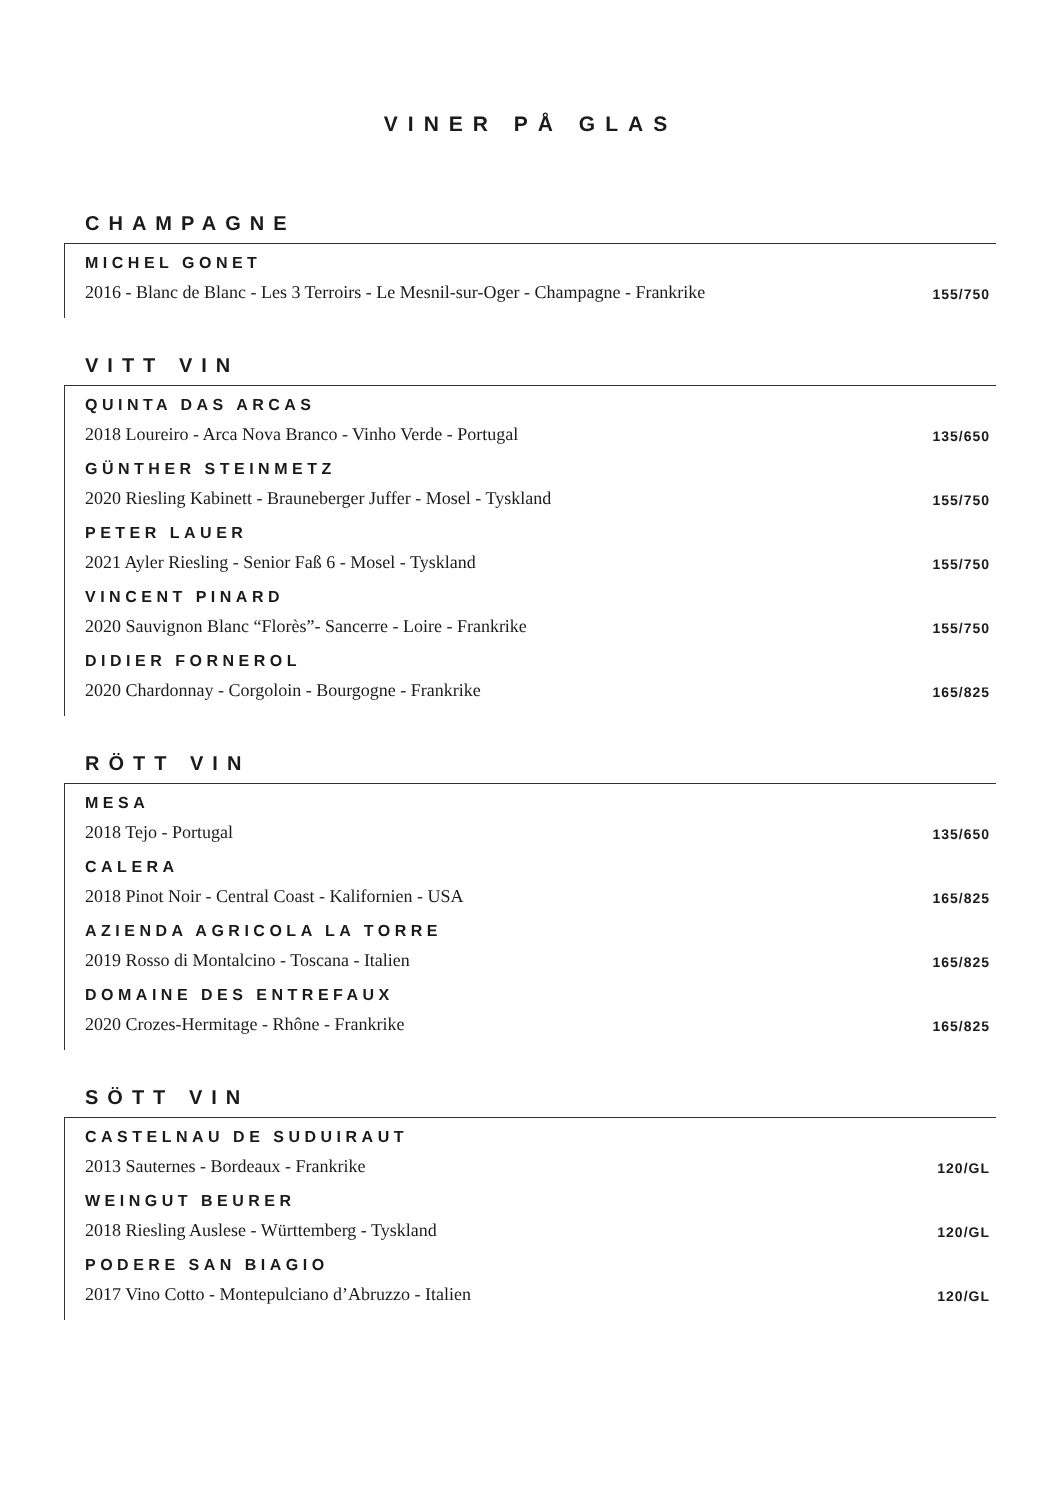VINER PÅ GLAS
CHAMPAGNE
MICHEL GONET
2016 - Blanc de Blanc - Les 3 Terroirs - Le Mesnil-sur-Oger - Champagne - Frankrike 155/750
VITT VIN
QUINTA DAS ARCAS
2018 Loureiro - Arca Nova Branco - Vinho Verde - Portugal 135/650
GÜNTHER STEINMETZ
2020 Riesling Kabinett - Brauneberger Juffer - Mosel - Tyskland 155/750
PETER LAUER
2021 Ayler Riesling - Senior Faß 6 - Mosel - Tyskland 155/750
VINCENT PINARD
2020 Sauvignon Blanc “Florès”- Sancerre - Loire - Frankrike 155/750
DIDIER FORNEROL
2020 Chardonnay - Corgoloin - Bourgogne - Frankrike 165/825
RÖTT VIN
MESA
2018 Tejo - Portugal 135/650
CALERA
2018 Pinot Noir - Central Coast - Kalifornien - USA 165/825
AZIENDA AGRICOLA LA TORRE
2019 Rosso di Montalcino - Toscana - Italien 165/825
DOMAINE DES ENTREFAUX
2020 Crozes-Hermitage - Rhône - Frankrike 165/825
SÖTT VIN
CASTELNAU DE SUDUIRAUT
2013 Sauternes - Bordeaux - Frankrike 120/GL
WEINGUT BEURER
2018 Riesling Auslese - Württemberg - Tyskland 120/GL
PODERE SAN BIAGIO
2017 Vino Cotto - Montepulciano d’Abruzzo - Italien 120/GL